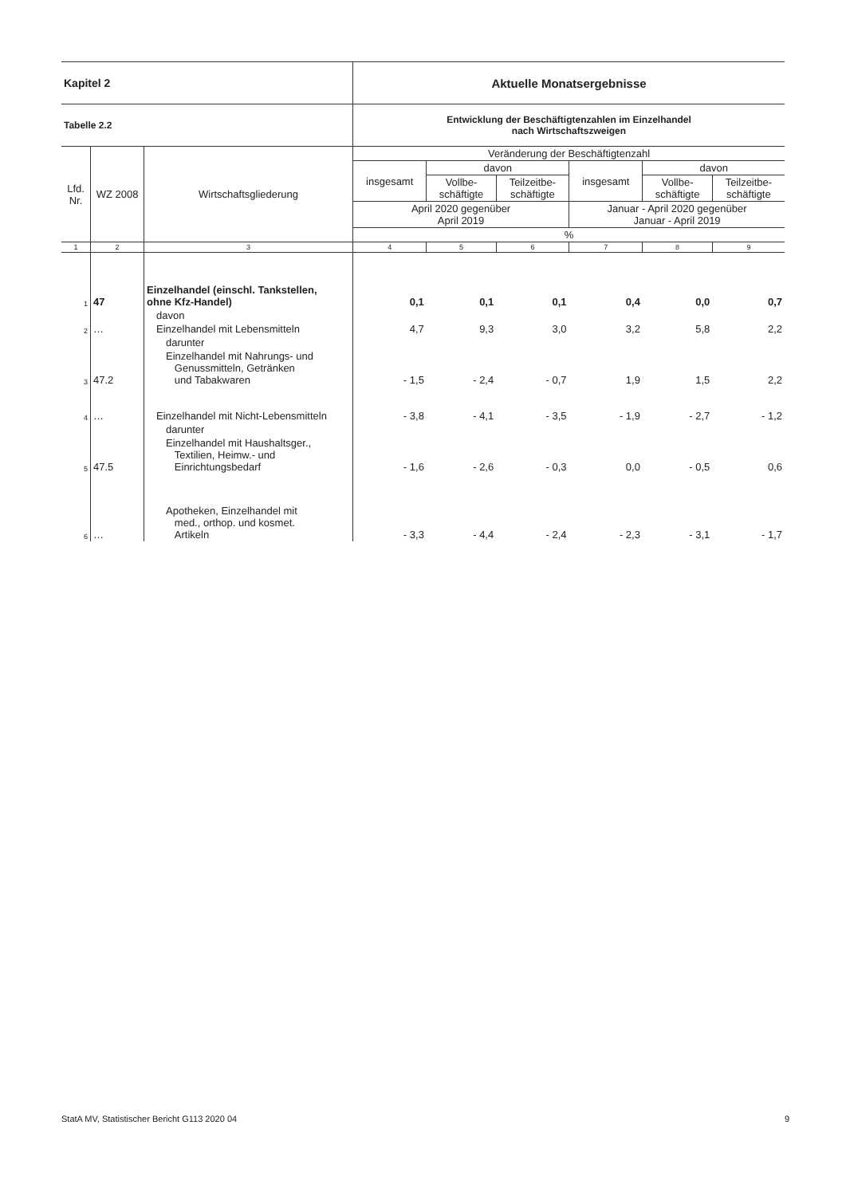| Kapitel 2 | | | Aktuelle Monatsergebnisse | | | | | |
| Tabelle 2.2 | | | Entwicklung der Beschäftigtenzahlen im Einzelhandel nach Wirtschaftszweigen | | | | | |
| Lfd. Nr. | WZ 2008 | Wirtschaftsgliederung | Veränderung der Beschäftigtenzahl | | | | | |
| | | | insgesamt | davon | | insgesamt | davon | |
| | | | | Vollbe- schäftigte | Teilzeitbe- schäftigte | | Vollbe- schäftigte | Teilzeitbe- schäftigte |
| | | | April 2020 gegenüber April 2019 | | | Januar - April 2020 gegenüber Januar - April 2019 | | |
| | | | % | | | | | |
| 1 | 2 | 3 | 4 | 5 | 6 | 7 | 8 | 9 |
| 1 | 47 | Einzelhandel (einschl. Tankstellen, ohne Kfz-Handel) | 0,1 | 0,1 | 0,1 | 0,4 | 0,0 | 0,7 |
| | | davon | | | | | | |
| 2 | … | Einzelhandel mit Lebensmitteln | 4,7 | 9,3 | 3,0 | 3,2 | 5,8 | 2,2 |
| | | darunter | | | | | | |
| 3 | 47.2 | Einzelhandel mit Nahrungs- und Genussmitteln, Getränken und Tabakwaren | - 1,5 | - 2,4 | - 0,7 | 1,9 | 1,5 | 2,2 |
| 4 | … | Einzelhandel mit Nicht-Lebensmitteln | - 3,8 | - 4,1 | - 3,5 | - 1,9 | - 2,7 | - 1,2 |
| | | darunter | | | | | | |
| 5 | 47.5 | Einzelhandel mit Haushaltsger., Textilien, Heimw.- und Einrichtungsbedarf | - 1,6 | - 2,6 | - 0,3 | 0,0 | - 0,5 | 0,6 |
| 6 | … | Apotheken, Einzelhandel mit med., orthop. und kosmet. Artikeln | - 3,3 | - 4,4 | - 2,4 | - 2,3 | - 3,1 | - 1,7 |
StatA MV, Statistischer Bericht G113 2020 04 9